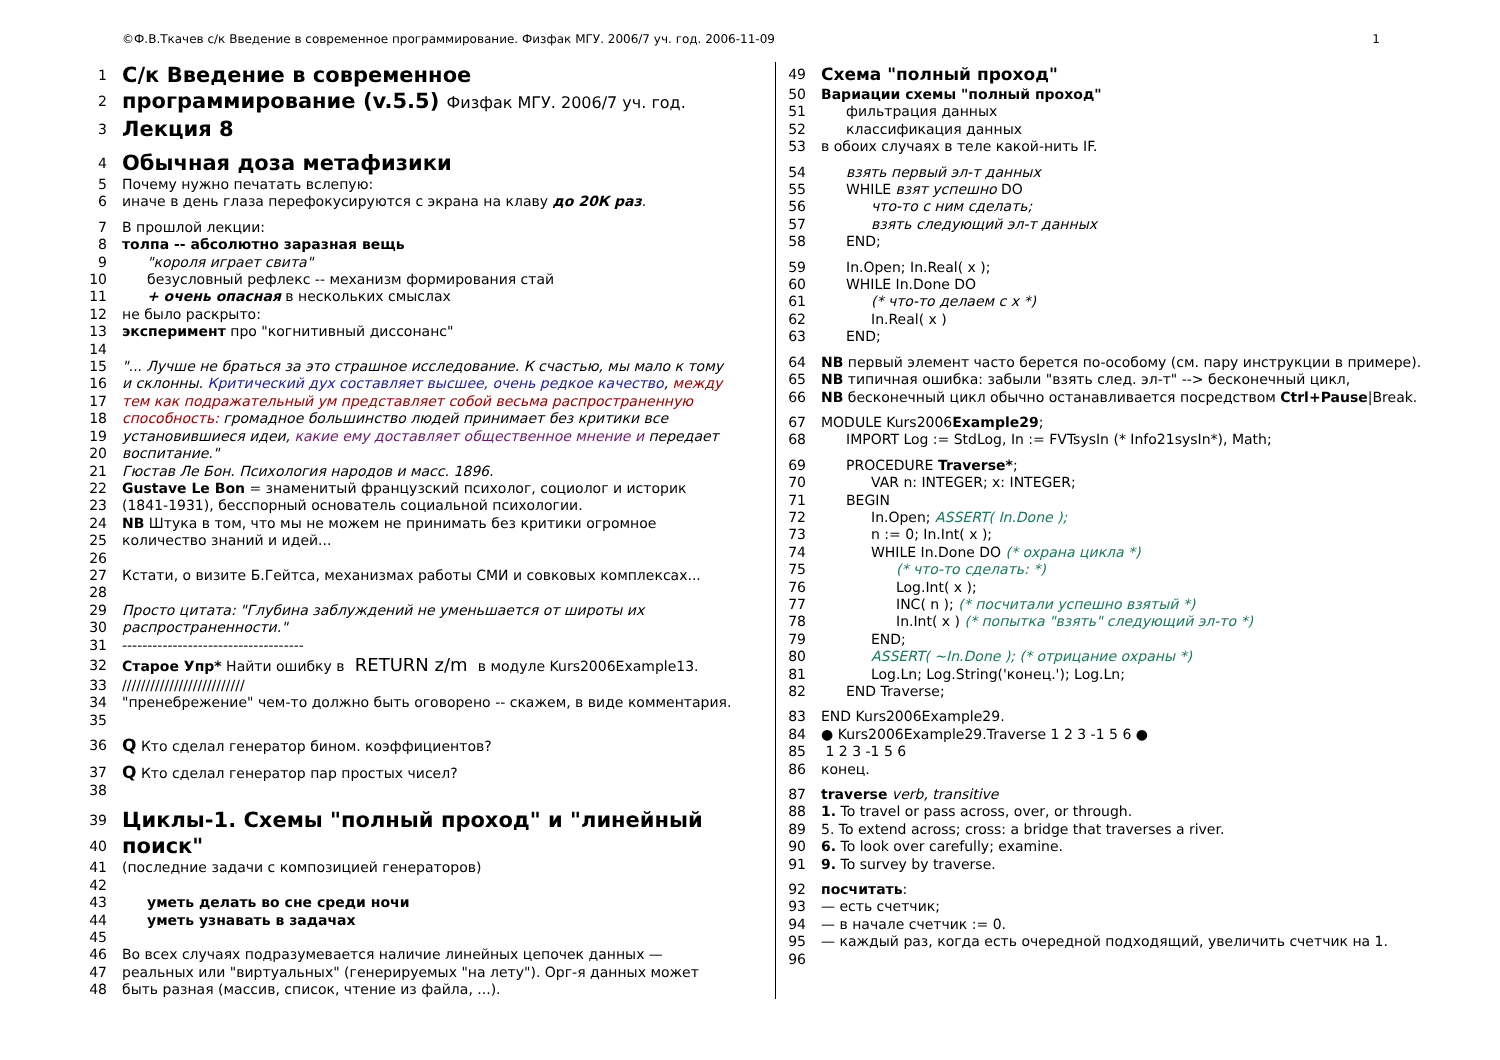©Ф.В.Ткачев с/к Введение в современное программирование. Физфак МГУ. 2006/7 уч. год. 2006-11-09 1
1 С/к Введение в современное
2 программирование (v.5.5) Физфак МГУ. 2006/7 уч. год.
3 Лекция 8
4 Обычная доза метафизики
5 Почему нужно печатать вслепую:
6 иначе в день глаза перефокусируются с экрана на клаву до 20К раз.
7 В прошлой лекции:
8 толпа -- абсолютно заразная вещь
9 "короля играет свита"
10 безусловный рефлекс -- механизм формирования стай
11 + очень опасная в нескольких смыслах
12 не было раскрыто:
13 эксперимент про "когнитивный диссонанс"
14
15 "... Лучше не браться за это страшное исследование. К счастью, мы мало к тому
16 и склонны. Критический дух составляет высшее, очень редкое качество, между
17 тем как подражательный ум представляет собой весьма распространенную
18 способность: громадное большинство людей принимает без критики все
19 установившиеся идеи, какие ему доставляет общественное мнение и передает
20 воспитание."
21 Гюстав Ле Бон. Психология народов и масс. 1896.
22 Gustave Le Bon = знаменитый французский психолог, социолог и историк
23 (1841-1931), бесспорный основатель социальной психологии.
24 NB Штука в том, что мы не можем не принимать без критики огромное
25 количество знаний и идей...
26
27 Кстати, о визите Б.Гейтса, механизмах работы СМИ и совковых комплексах...
28
29 Просто цитата: "Глубина заблуждений не уменьшается от широты их
30 распространенности."
31 ------------------------------------
32 Старое Упр* Найти ошибку в RETURN z/m в модуле Kurs2006Example13.
33 //////////////////////////
34 "пренебрежение" чем-то должно быть оговорено -- скажем, в виде комментария.
35
36 Q Кто сделал генератор бином. коэффициентов?
37 Q Кто сделал генератор пар простых чисел?
38
39 Циклы-1. Схемы "полный проход" и "линейный
40 поиск"
41 (последние задачи с композицией генераторов)
42
43 уметь делать во сне среди ночи
44 уметь узнавать в задачах
45
46 Во всех случаях подразумевается наличие линейных цепочек данных —
47 реальных или "виртуальных" (генерируемых "на лету"). Орг-я данных может
48 быть разная (массив, список, чтение из файла, ...).
49 Схема "полный проход"
50 Вариации схемы "полный проход"
51 фильтрация данных
52 классификация данных
53 в обоих случаях в теле какой-нить IF.
54 взять первый эл-т данных
55 WHILE взят успешно DO
56 что-то с ним сделать;
57 взять следующий эл-т данных
58 END;
59 In.Open; In.Real( x );
60 WHILE In.Done DO
61 (* что-то делаем с x *)
62 In.Real( x )
63 END;
64 NB первый элемент часто берется по-особому (см. пару инструкции в примере).
65 NB типичная ошибка: забыли "взять след. эл-т" --> бесконечный цикл,
66 NB бесконечный цикл обычно останавливается посредством Ctrl+Pause|Break.
67 MODULE Kurs2006Example29;
68 IMPORT Log := StdLog, In := FVTsysIn (* Info21sysIn*), Math;
69 PROCEDURE Traverse*;
70 VAR n: INTEGER; x: INTEGER;
71 BEGIN
72 In.Open; ASSERT( In.Done );
73 n := 0; In.Int( x );
74 WHILE In.Done DO (* охрана цикла *)
75 (* что-то сделать: *)
76 Log.Int( x );
77 INC( n ); (* посчитали успешно взятый *)
78 In.Int( x ) (* попытка "взять" следующий эл-то *)
79 END;
80 ASSERT( ~In.Done ); (* отрицание охраны *)
81 Log.Ln; Log.String('конец.'); Log.Ln;
82 END Traverse;
83 END Kurs2006Example29.
84 ● Kurs2006Example29.Traverse 1 2 3 -1 5 6 ●
85 1 2 3 -1 5 6
86 конец.
87 traverse verb, transitive
88 1. To travel or pass across, over, or through.
89 5. To extend across; cross: a bridge that traverses a river.
90 6. To look over carefully; examine.
91 9. To survey by traverse.
92 посчитать:
93 — есть счетчик;
94 — в начале счетчик := 0.
95 — каждый раз, когда есть очередной подходящий, увеличить счетчик на 1.
96